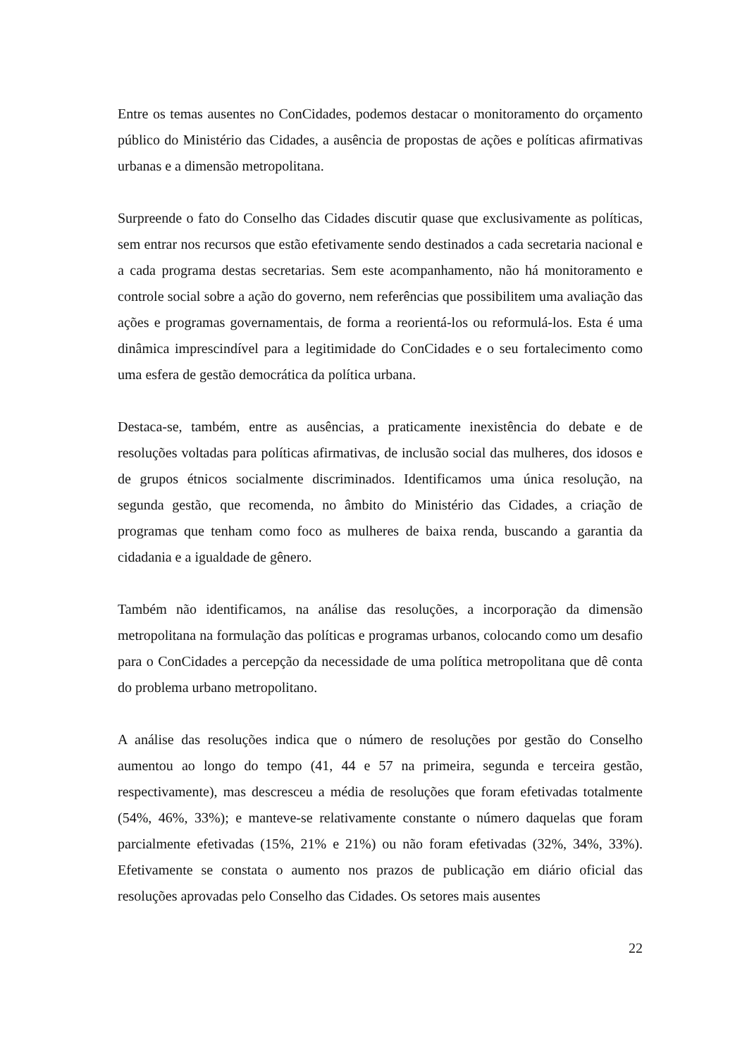Entre os temas ausentes no ConCidades, podemos destacar o monitoramento do orçamento público do Ministério das Cidades, a ausência de propostas de ações e políticas afirmativas urbanas e a dimensão metropolitana.
Surpreende o fato do Conselho das Cidades discutir quase que exclusivamente as políticas, sem entrar nos recursos que estão efetivamente sendo destinados a cada secretaria nacional e a cada programa destas secretarias. Sem este acompanhamento, não há monitoramento e controle social sobre a ação do governo, nem referências que possibilitem uma avaliação das ações e programas governamentais, de forma a reorientá-los ou reformulá-los. Esta é uma dinâmica imprescindível para a legitimidade do ConCidades e o seu fortalecimento como uma esfera de gestão democrática da política urbana.
Destaca-se, também, entre as ausências, a praticamente inexistência do debate e de resoluções voltadas para políticas afirmativas, de inclusão social das mulheres, dos idosos e de grupos étnicos socialmente discriminados. Identificamos uma única resolução, na segunda gestão, que recomenda, no âmbito do Ministério das Cidades, a criação de programas que tenham como foco as mulheres de baixa renda, buscando a garantia da cidadania e a igualdade de gênero.
Também não identificamos, na análise das resoluções, a incorporação da dimensão metropolitana na formulação das políticas e programas urbanos, colocando como um desafio para o ConCidades a percepção da necessidade de uma política metropolitana que dê conta do problema urbano metropolitano.
A análise das resoluções indica que o número de resoluções por gestão do Conselho aumentou ao longo do tempo (41, 44 e 57 na primeira, segunda e terceira gestão, respectivamente), mas descresceu a média de resoluções que foram efetivadas totalmente (54%, 46%, 33%); e manteve-se relativamente constante o número daquelas que foram parcialmente efetivadas (15%, 21% e 21%) ou não foram efetivadas (32%, 34%, 33%). Efetivamente se constata o aumento nos prazos de publicação em diário oficial das resoluções aprovadas pelo Conselho das Cidades. Os setores mais ausentes
22